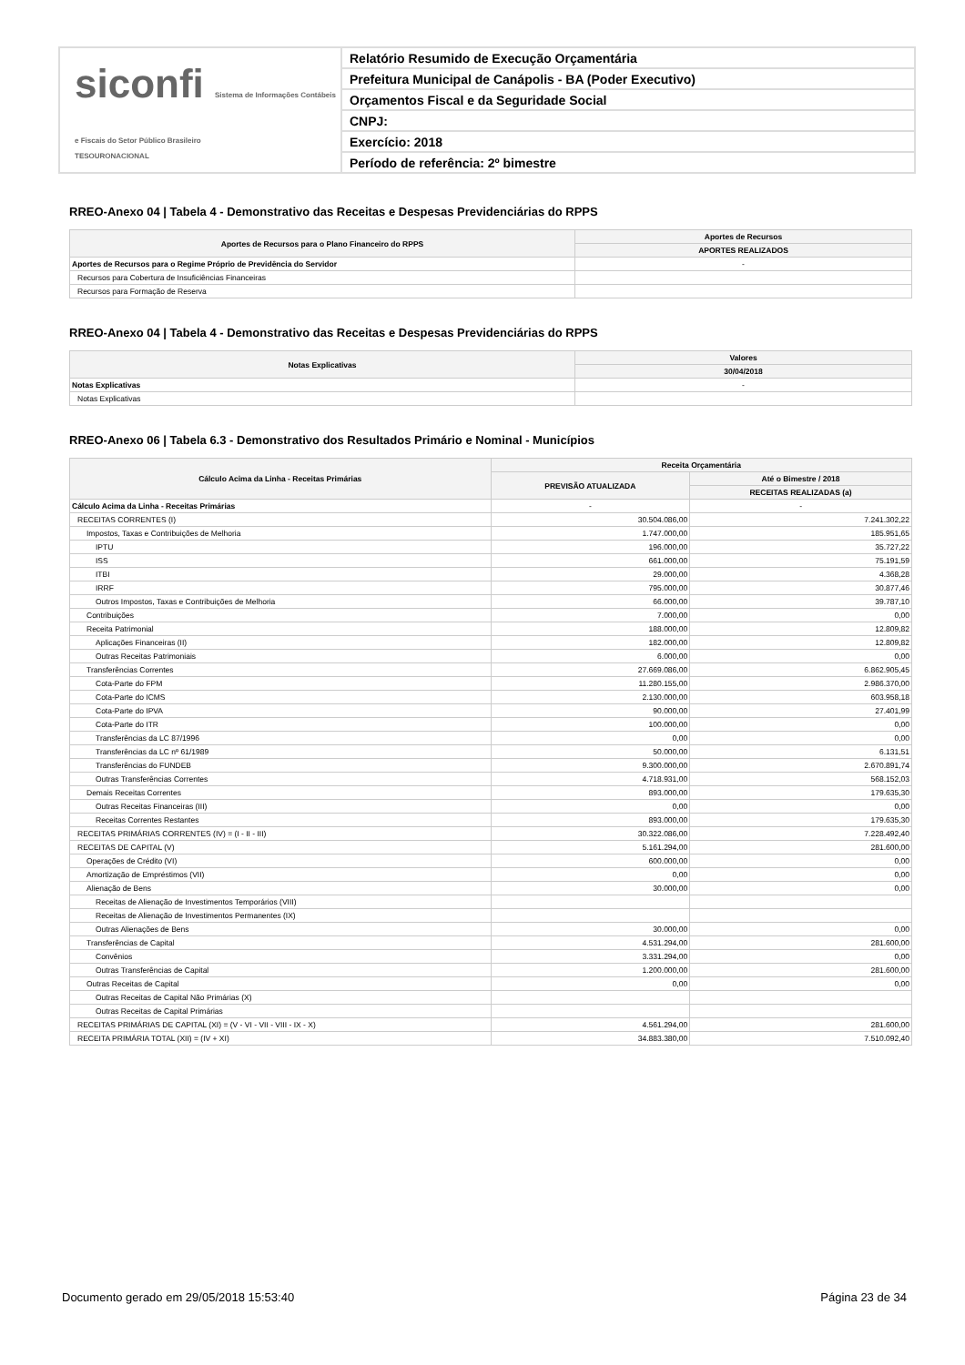siconfi Sistema de Informações Contábeis e Fiscais do Setor Público Brasileiro
TESOURONACIONAL
Relatório Resumido de Execução Orçamentária
Prefeitura Municipal de Canápolis - BA (Poder Executivo)
Orçamentos Fiscal e da Seguridade Social
CNPJ:
Exercício: 2018
Período de referência: 2º bimestre
RREO-Anexo 04 | Tabela 4 - Demonstrativo das Receitas e Despesas Previdenciárias do RPPS
| Aportes de Recursos para o Plano Financeiro do RPPS | Aportes de Recursos |
| --- | --- |
| | APORTES REALIZADOS |
| Aportes de Recursos para o Regime Próprio de Previdência do Servidor | - |
| Recursos para Cobertura de Insuficiências Financeiras | |
| Recursos para Formação de Reserva | |
RREO-Anexo 04 | Tabela 4 - Demonstrativo das Receitas e Despesas Previdenciárias do RPPS
| Notas Explicativas | Valores |
| --- | --- |
| | 30/04/2018 |
| Notas Explicativas | - |
| Notas Explicativas | |
RREO-Anexo 06 | Tabela 6.3 - Demonstrativo dos Resultados Primário e Nominal - Municípios
| Cálculo Acima da Linha - Receitas Primárias | Receita Orçamentária | |
| --- | --- | --- |
| | PREVISÃO ATUALIZADA | Até o Bimestre / 2018 |
| | | RECEITAS REALIZADAS (a) |
| Cálculo Acima da Linha - Receitas Primárias | - | - |
| RECEITAS CORRENTES (I) | 30.504.086,00 | 7.241.302,22 |
| Impostos, Taxas e Contribuições de Melhoria | 1.747.000,00 | 185.951,65 |
| IPTU | 196.000,00 | 35.727,22 |
| ISS | 661.000,00 | 75.191,59 |
| ITBI | 29.000,00 | 4.368,28 |
| IRRF | 795.000,00 | 30.877,46 |
| Outros Impostos, Taxas e Contribuições de Melhoria | 66.000,00 | 39.787,10 |
| Contribuições | 7.000,00 | 0,00 |
| Receita Patrimonial | 188.000,00 | 12.809,82 |
| Aplicações Financeiras (II) | 182.000,00 | 12.809,82 |
| Outras Receitas Patrimoniais | 6.000,00 | 0,00 |
| Transferências Correntes | 27.669.086,00 | 6.862.905,45 |
| Cota-Parte do FPM | 11.280.155,00 | 2.986.370,00 |
| Cota-Parte do ICMS | 2.130.000,00 | 603.958,18 |
| Cota-Parte do IPVA | 90.000,00 | 27.401,99 |
| Cota-Parte do ITR | 100.000,00 | 0,00 |
| Transferências da LC 87/1996 | 0,00 | 0,00 |
| Transferências da LC nº 61/1989 | 50.000,00 | 6.131,51 |
| Transferências do FUNDEB | 9.300.000,00 | 2.670.891,74 |
| Outras Transferências Correntes | 4.718.931,00 | 568.152,03 |
| Demais Receitas Correntes | 893.000,00 | 179.635,30 |
| Outras Receitas Financeiras (III) | 0,00 | 0,00 |
| Receitas Correntes Restantes | 893.000,00 | 179.635,30 |
| RECEITAS PRIMÁRIAS CORRENTES (IV) = (I - II - III) | 30.322.086,00 | 7.228.492,40 |
| RECEITAS DE CAPITAL (V) | 5.161.294,00 | 281.600,00 |
| Operações de Crédito (VI) | 600.000,00 | 0,00 |
| Amortização de Empréstimos (VII) | 0,00 | 0,00 |
| Alienação de Bens | 30.000,00 | 0,00 |
| Receitas de Alienação de Investimentos Temporários (VIII) | | |
| Receitas de Alienação de Investimentos Permanentes (IX) | | |
| Outras Alienações de Bens | 30.000,00 | 0,00 |
| Transferências de Capital | 4.531.294,00 | 281.600,00 |
| Convênios | 3.331.294,00 | 0,00 |
| Outras Transferências de Capital | 1.200.000,00 | 281.600,00 |
| Outras Receitas de Capital | 0,00 | 0,00 |
| Outras Receitas de Capital Não Primárias (X) | | |
| Outras Receitas de Capital Primárias | | |
| RECEITAS PRIMÁRIAS DE CAPITAL (XI) = (V - VI - VII - VIII - IX - X) | 4.561.294,00 | 281.600,00 |
| RECEITA PRIMÁRIA TOTAL (XII) = (IV + XI) | 34.883.380,00 | 7.510.092,40 |
Documento gerado em 29/05/2018 15:53:40 Página 23 de 34